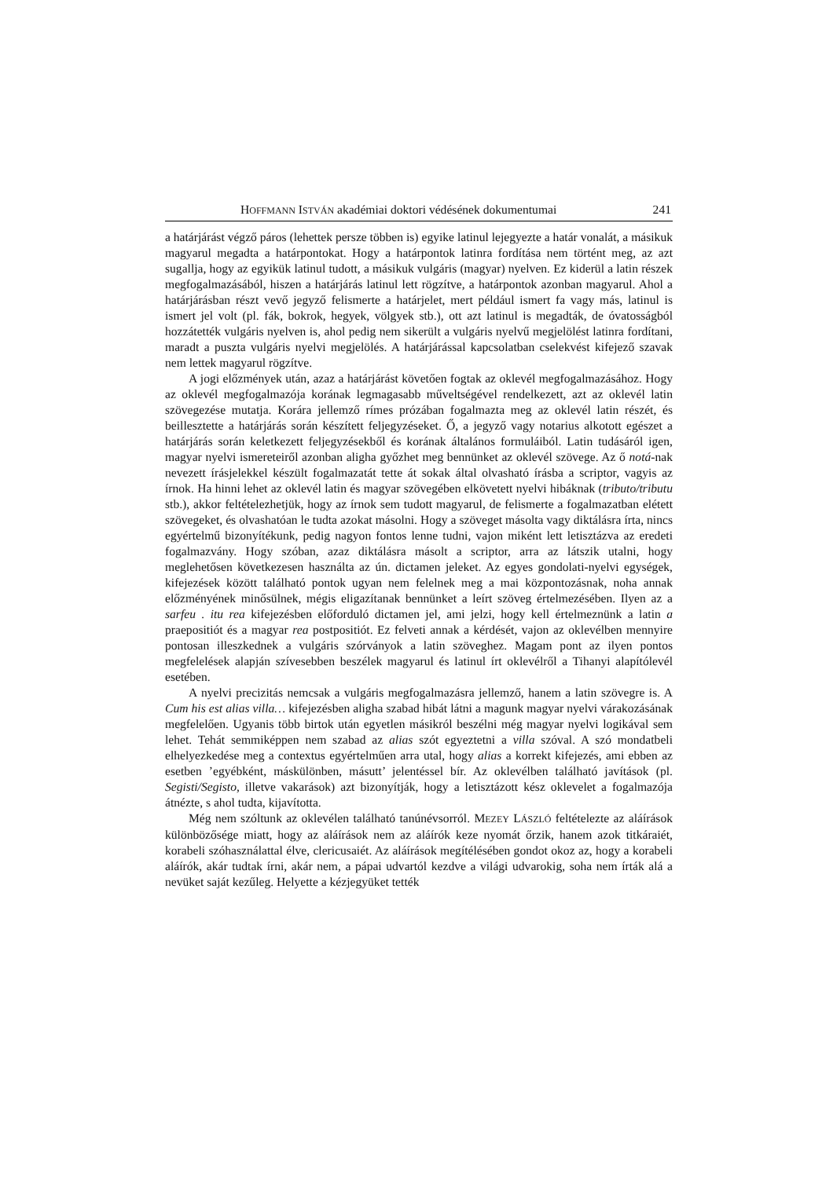HOFFMANN ISTVÁN akadémiai doktori védésének dokumentumai 241
a határjárást végző páros (lehettek persze többen is) egyike latinul lejegyezte a határ vonalát, a másikuk magyarul megadta a határpontokat. Hogy a határpontok latinra fordítása nem történt meg, az azt sugallja, hogy az egyikük latinul tudott, a másikuk vulgáris (magyar) nyelven. Ez kiderül a latin részek megfogalmazásából, hiszen a határjárás latinul lett rögzítve, a határpontok azonban magyarul. Ahol a határjárásban részt vevő jegyző felismerte a határjelet, mert például ismert fa vagy más, latinul is ismert jel volt (pl. fák, bokrok, hegyek, völgyek stb.), ott azt latinul is megadták, de óvatosságból hozzátették vulgáris nyelven is, ahol pedig nem sikerült a vulgáris nyelvű megjelölést latinra fordítani, maradt a puszta vulgáris nyelvi megjelölés. A határjárással kapcsolatban cselekvést kifejező szavak nem lettek magyarul rögzítve.
A jogi előzmények után, azaz a határjárást követően fogtak az oklevél megfogalmazásához. Hogy az oklevél megfogalmazója korának legmagasabb műveltségével rendelkezett, azt az oklevél latin szövegezése mutatja. Korára jellemző rímes prózában fogalmazta meg az oklevél latin részét, és beillesztette a határjárás során készített feljegyzéseket. Ő, a jegyző vagy notarius alkotott egészet a határjárás során keletkezett feljegyzésekből és korának általános formuláiból. Latin tudásáról igen, magyar nyelvi ismereteiről azonban aligha győzhet meg bennünket az oklevél szövege. Az ő notá-nak nevezett írásjelekkel készült fogalmazatát tette át sokak által olvasható írásba a scriptor, vagyis az írnok. Ha hinni lehet az oklevél latin és magyar szövegében elkövetett nyelvi hibáknak (tributo/tributu stb.), akkor feltételezhetjük, hogy az írnok sem tudott magyarul, de felismerte a fogalmazatban elétett szövegeket, és olvashatóan le tudta azokat másolni. Hogy a szöveget másolta vagy diktálásra írta, nincs egyértelmű bizonyítékunk, pedig nagyon fontos lenne tudni, vajon miként lett letisztázva az eredeti fogalmazvány. Hogy szóban, azaz diktálásra másolt a scriptor, arra az látszik utalni, hogy meglehetősen következesen használta az ún. dictamen jeleket. Az egyes gondolati-nyelvi egységek, kifejezések között található pontok ugyan nem felelnek meg a mai központozásnak, noha annak előzményének minősülnek, mégis eligazítanak bennünket a leírt szöveg értelmezésében. Ilyen az a sarfeu . itu rea kifejezésben előforduló dictamen jel, ami jelzi, hogy kell értelmeznünk a latin a praepositiót és a magyar rea postpositiót. Ez felveti annak a kérdését, vajon az oklevélben mennyire pontosan illeszkednek a vulgáris szórványok a latin szöveghez. Magam pont az ilyen pontos megfelelések alapján szívesebben beszélek magyarul és latinul írt oklevélről a Tihanyi alapítólevél esetében.
A nyelvi precizitás nemcsak a vulgáris megfogalmazásra jellemző, hanem a latin szövegre is. A Cum his est alias villa… kifejezésben aligha szabad hibát látni a magunk magyar nyelvi várakozásának megfelelően. Ugyanis több birtok után egyetlen másikról beszélni még magyar nyelvi logikával sem lehet. Tehát semmiképpen nem szabad az alias szót egyeztetni a villa szóval. A szó mondatbeli elhelyezkedése meg a contextus egyértelműen arra utal, hogy alias a korrekt kifejezés, ami ebben az esetben ’egyébként, máskülönben, másutt’ jelentéssel bír. Az oklevélben található javítások (pl. Segisti/Segisto, illetve vakarások) azt bizonyítják, hogy a letisztázott kész oklevelet a fogalmazója átnézte, s ahol tudta, kijavította.
Még nem szóltunk az oklevélen található tanúnévsorról. MEZEY LÁSZLÓ feltételezte az aláírások különbözősége miatt, hogy az aláírások nem az aláírók keze nyomát őrzik, hanem azok titkáraiét, korabeli szóhasználattal élve, clericusaiét. Az aláírások megítélésében gondot okoz az, hogy a korabeli aláírók, akár tudtak írni, akár nem, a pápai udvartól kezdve a világi udvarokig, soha nem írták alá a nevüket saját kezűleg. Helyette a kézjegyüket tették